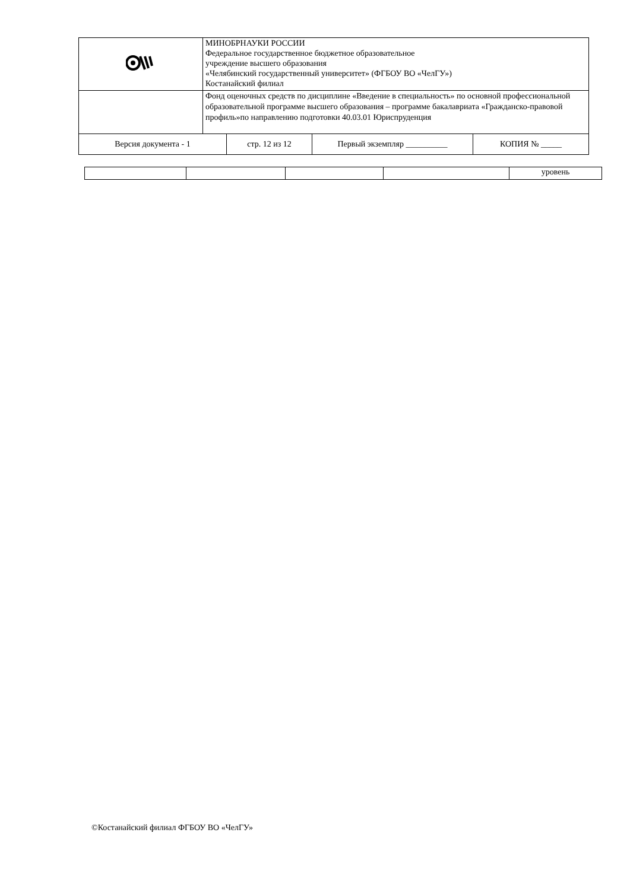| | МИНОБРНАУКИ РОССИИ Федеральное государственное бюджетное образовательное учреждение высшего образования «Челябинский государственный университет» (ФГБОУ ВО «ЧелГУ») Костанайский филиал |
| | Фонд оценочных средств по дисциплине «Введение в специальность» по основной профессиональной образовательной программе высшего образования – программе бакалавриата «Гражданско-правовой профиль»по направлению подготовки 40.03.01 Юриспруденция |
| / Версия документа - 1 / стр. 12 из 12 / Первый экземпляр __________ / КОПИЯ № _____ / | |
| | | | | уровень |
©Костанайский филиал ФГБОУ ВО «ЧелГУ»